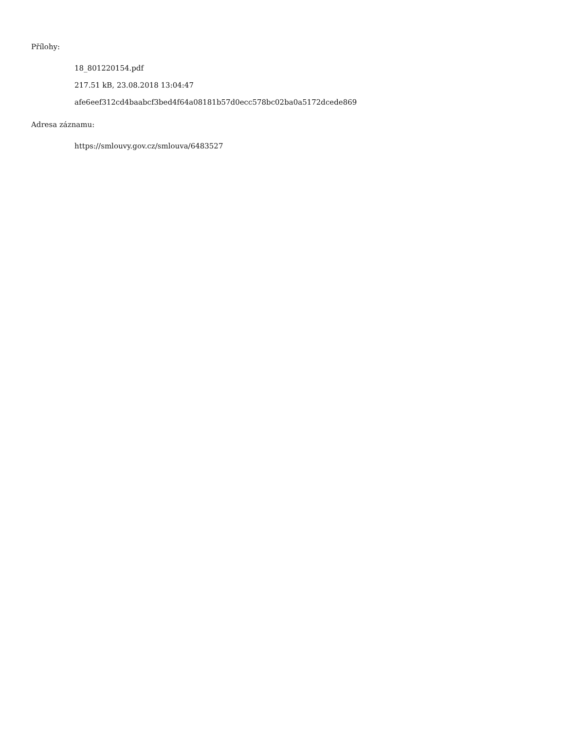Přílohy:
18_801220154.pdf
217.51 kB, 23.08.2018 13:04:47
afe6eef312cd4baabcf3bed4f64a08181b57d0ecc578bc02ba0a5172dcede869
Adresa záznamu:
https://smlouvy.gov.cz/smlouva/6483527